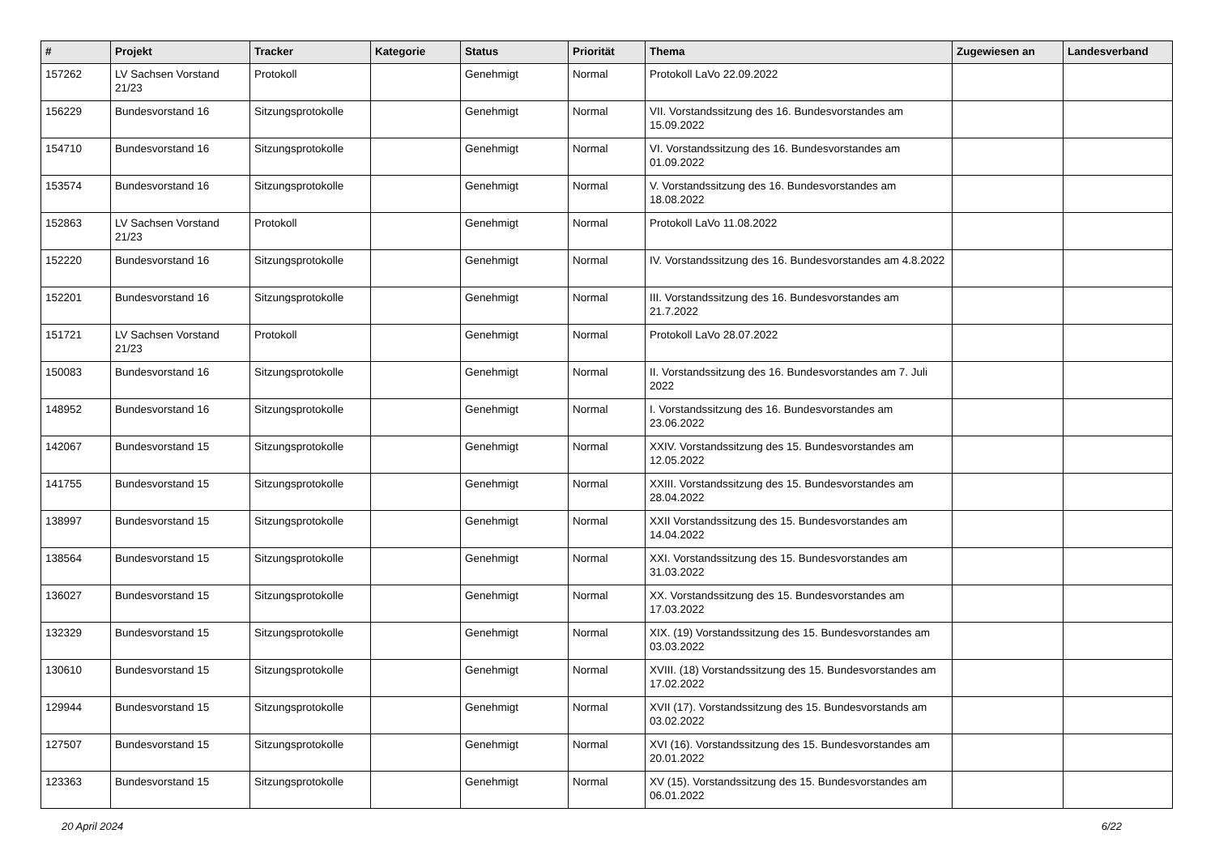| # | Projekt | Tracker | Kategorie | Status | Priorität | Thema | Zugewiesen an | Landesverband |
| --- | --- | --- | --- | --- | --- | --- | --- | --- |
| 157262 | LV Sachsen Vorstand 21/23 | Protokoll | | Genehmigt | Normal | Protokoll LaVo 22.09.2022 | | |
| 156229 | Bundesvorstand 16 | Sitzungsprotokolle | | Genehmigt | Normal | VII. Vorstandssitzung des 16. Bundesvorstandes am 15.09.2022 | | |
| 154710 | Bundesvorstand 16 | Sitzungsprotokolle | | Genehmigt | Normal | VI. Vorstandssitzung des 16. Bundesvorstandes am 01.09.2022 | | |
| 153574 | Bundesvorstand 16 | Sitzungsprotokolle | | Genehmigt | Normal | V. Vorstandssitzung des 16. Bundesvorstandes am 18.08.2022 | | |
| 152863 | LV Sachsen Vorstand 21/23 | Protokoll | | Genehmigt | Normal | Protokoll LaVo 11.08.2022 | | |
| 152220 | Bundesvorstand 16 | Sitzungsprotokolle | | Genehmigt | Normal | IV. Vorstandssitzung des 16. Bundesvorstandes am 4.8.2022 | | |
| 152201 | Bundesvorstand 16 | Sitzungsprotokolle | | Genehmigt | Normal | III. Vorstandssitzung des 16. Bundesvorstandes am 21.7.2022 | | |
| 151721 | LV Sachsen Vorstand 21/23 | Protokoll | | Genehmigt | Normal | Protokoll LaVo 28.07.2022 | | |
| 150083 | Bundesvorstand 16 | Sitzungsprotokolle | | Genehmigt | Normal | II. Vorstandssitzung des 16. Bundesvorstandes am 7. Juli 2022 | | |
| 148952 | Bundesvorstand 16 | Sitzungsprotokolle | | Genehmigt | Normal | I. Vorstandssitzung des 16. Bundesvorstandes am 23.06.2022 | | |
| 142067 | Bundesvorstand 15 | Sitzungsprotokolle | | Genehmigt | Normal | XXIV. Vorstandssitzung des 15. Bundesvorstandes am 12.05.2022 | | |
| 141755 | Bundesvorstand 15 | Sitzungsprotokolle | | Genehmigt | Normal | XXIII. Vorstandssitzung des 15. Bundesvorstandes am 28.04.2022 | | |
| 138997 | Bundesvorstand 15 | Sitzungsprotokolle | | Genehmigt | Normal | XXII Vorstandssitzung des 15. Bundesvorstandes am 14.04.2022 | | |
| 138564 | Bundesvorstand 15 | Sitzungsprotokolle | | Genehmigt | Normal | XXI. Vorstandssitzung des 15. Bundesvorstandes am 31.03.2022 | | |
| 136027 | Bundesvorstand 15 | Sitzungsprotokolle | | Genehmigt | Normal | XX. Vorstandssitzung des 15. Bundesvorstandes am 17.03.2022 | | |
| 132329 | Bundesvorstand 15 | Sitzungsprotokolle | | Genehmigt | Normal | XIX. (19) Vorstandssitzung des 15. Bundesvorstandes am 03.03.2022 | | |
| 130610 | Bundesvorstand 15 | Sitzungsprotokolle | | Genehmigt | Normal | XVIII. (18) Vorstandssitzung des 15. Bundesvorstandes am 17.02.2022 | | |
| 129944 | Bundesvorstand 15 | Sitzungsprotokolle | | Genehmigt | Normal | XVII (17). Vorstandssitzung des 15. Bundesvorstands am 03.02.2022 | | |
| 127507 | Bundesvorstand 15 | Sitzungsprotokolle | | Genehmigt | Normal | XVI (16). Vorstandssitzung des 15. Bundesvorstandes am 20.01.2022 | | |
| 123363 | Bundesvorstand 15 | Sitzungsprotokolle | | Genehmigt | Normal | XV (15). Vorstandssitzung des 15. Bundesvorstandes am 06.01.2022 | | |
20 April 2024 6/22